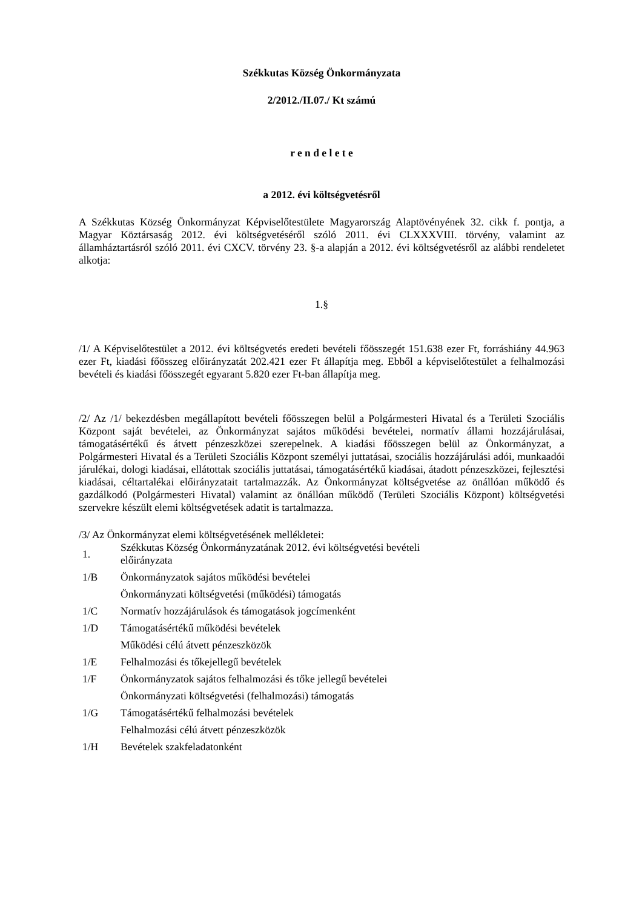Székkutas Község Önkormányzata
2/2012./II.07./ Kt számú
r e n d e l e t e
a 2012. évi költségvetésről
A Székkutas Község Önkormányzat Képviselőtestülete Magyarország Alaptövényének 32. cikk f. pontja, a Magyar Köztársaság 2012. évi költségvetéséről szóló 2011. évi CLXXXVIII. törvény, valamint az államháztartásról szóló 2011. évi CXCV. törvény 23. §-a alapján a 2012. évi költségvetésről az alábbi rendeletet alkotja:
1.§
/1/ A Képviselőtestület a 2012. évi költségvetés eredeti bevételi főösszegét 151.638 ezer Ft, forráshiány 44.963 ezer Ft, kiadási főösszeg előirányzatát 202.421 ezer Ft állapítja meg. Ebből a képviselőtestület a felhalmozási bevételi és kiadási főösszegét egyarant 5.820 ezer Ft-ban állapítja meg.
/2/ Az /1/ bekezdésben megállapított bevételi főösszegen belül a Polgármesteri Hivatal és a Területi Szociális Központ saját bevételei, az Önkormányzat sajátos működési bevételei, normatív állami hozzájárulásai, támogatásértékű és átvett pénzeszközei szerepelnek. A kiadási főösszegen belül az Önkormányzat, a Polgármesteri Hivatal és a Területi Szociális Központ személyi juttatásai, szociális hozzájárulási adói, munkaadói járulékai, dologi kiadásai, ellátottak szociális juttatásai, támogatásértékű kiadásai, átadott pénzeszközei, fejlesztési kiadásai, céltartalékai előirányzatait tartalmazzák. Az Önkormányzat költségvetése az önállóan működő és gazdálkodó (Polgármesteri Hivatal) valamint az önállóan működő (Területi Szociális Központ) költségvetési szervekre készült elemi költségvetések adatit is tartalmazza.
/3/ Az Önkormányzat elemi költségvetésének mellékletei:
| 1. | Székkutas Község Önkormányzatának 2012. évi költségvetési bevételi előirányzata |
| 1/B | Önkormányzatok sajátos működési bevételei |
| | Önkormányzati költségvetési (működési) támogatás |
| 1/C | Normatív hozzájárulások és támogatások jogcímenként |
| 1/D | Támogatásértékű működési bevételek |
| | Működési célú átvett pénzeszközök |
| 1/E | Felhalmozási és tőkejellegű bevételek |
| 1/F | Önkormányzatok sajátos felhalmozási és tőke jellegű bevételei |
| | Önkormányzati költségvetési (felhalmozási) támogatás |
| 1/G | Támogatásértékű felhalmozási bevételek |
| | Felhalmozási célú átvett pénzeszközök |
| 1/H | Bevételek szakfeladatonként |